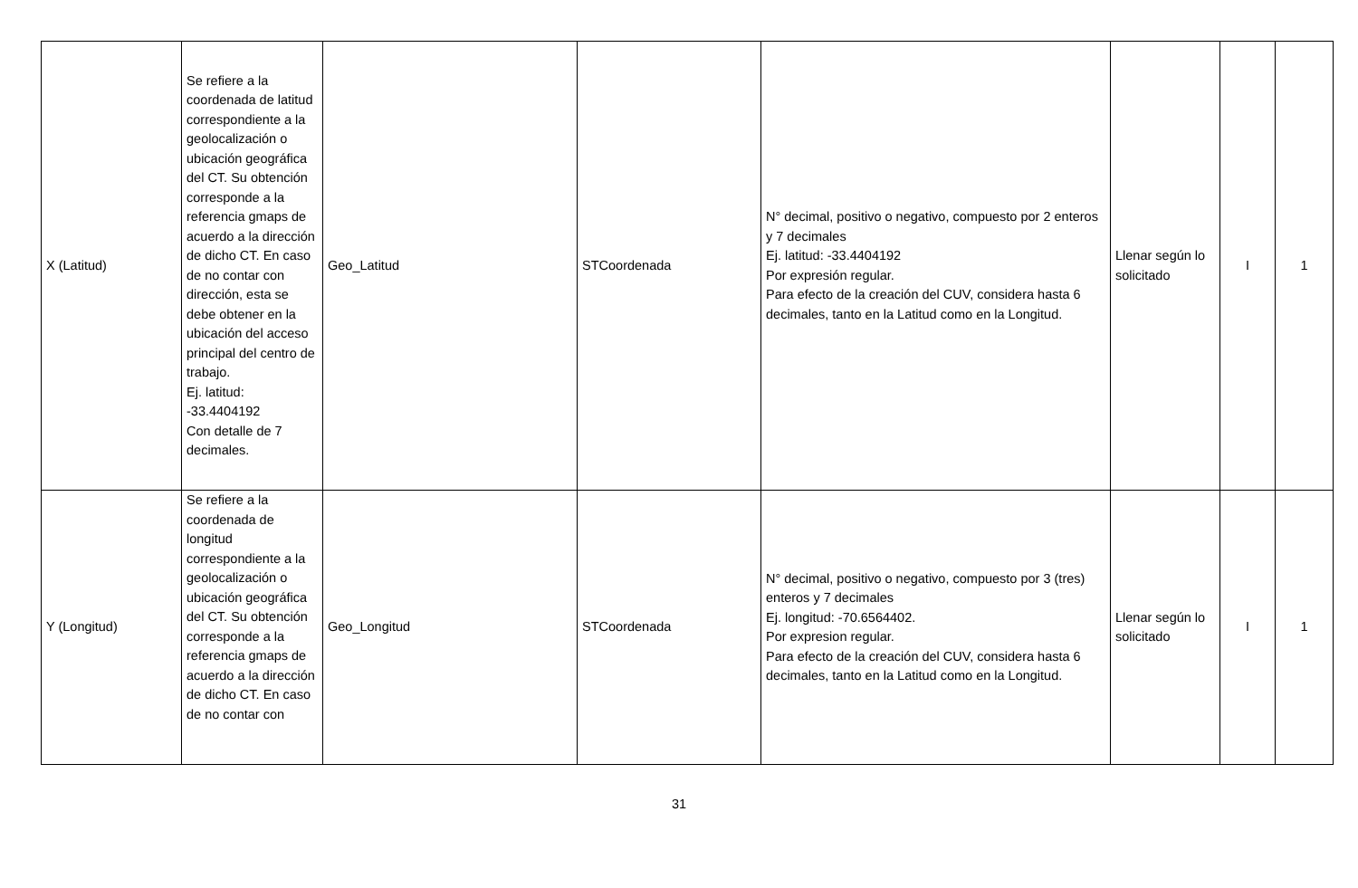| X (Latitud) | Se refiere a la coordenada de latitud correspondiente a la geolocalización o ubicación geográfica del CT. Su obtención corresponde a la referencia gmaps de acuerdo a la dirección de dicho CT. En caso de no contar con dirección, esta se debe obtener en la ubicación del acceso principal del centro de trabajo. Ej. latitud: -33.4404192 Con detalle de 7 decimales. | Geo_Latitud | STCoordenada | N° decimal, positivo o negativo, compuesto por 2 enteros y 7 decimales Ej. latitud: -33.4404192 Por expresión regular. Para efecto de la creación del CUV, considera hasta 6 decimales, tanto en la Latitud como en la Longitud. | Llenar según lo solicitado | I | 1 |
| Y (Longitud) | Se refiere a la coordenada de longitud correspondiente a la geolocalización o ubicación geográfica del CT. Su obtención corresponde a la referencia gmaps de acuerdo a la dirección de dicho CT. En caso de no contar con | Geo_Longitud | STCoordenada | N° decimal, positivo o negativo, compuesto por 3 (tres) enteros y 7 decimales Ej. longitud: -70.6564402. Por expresion regular. Para efecto de la creación del CUV, considera hasta 6 decimales, tanto en la Latitud como en la Longitud. | Llenar según lo solicitado | I | 1 |
31